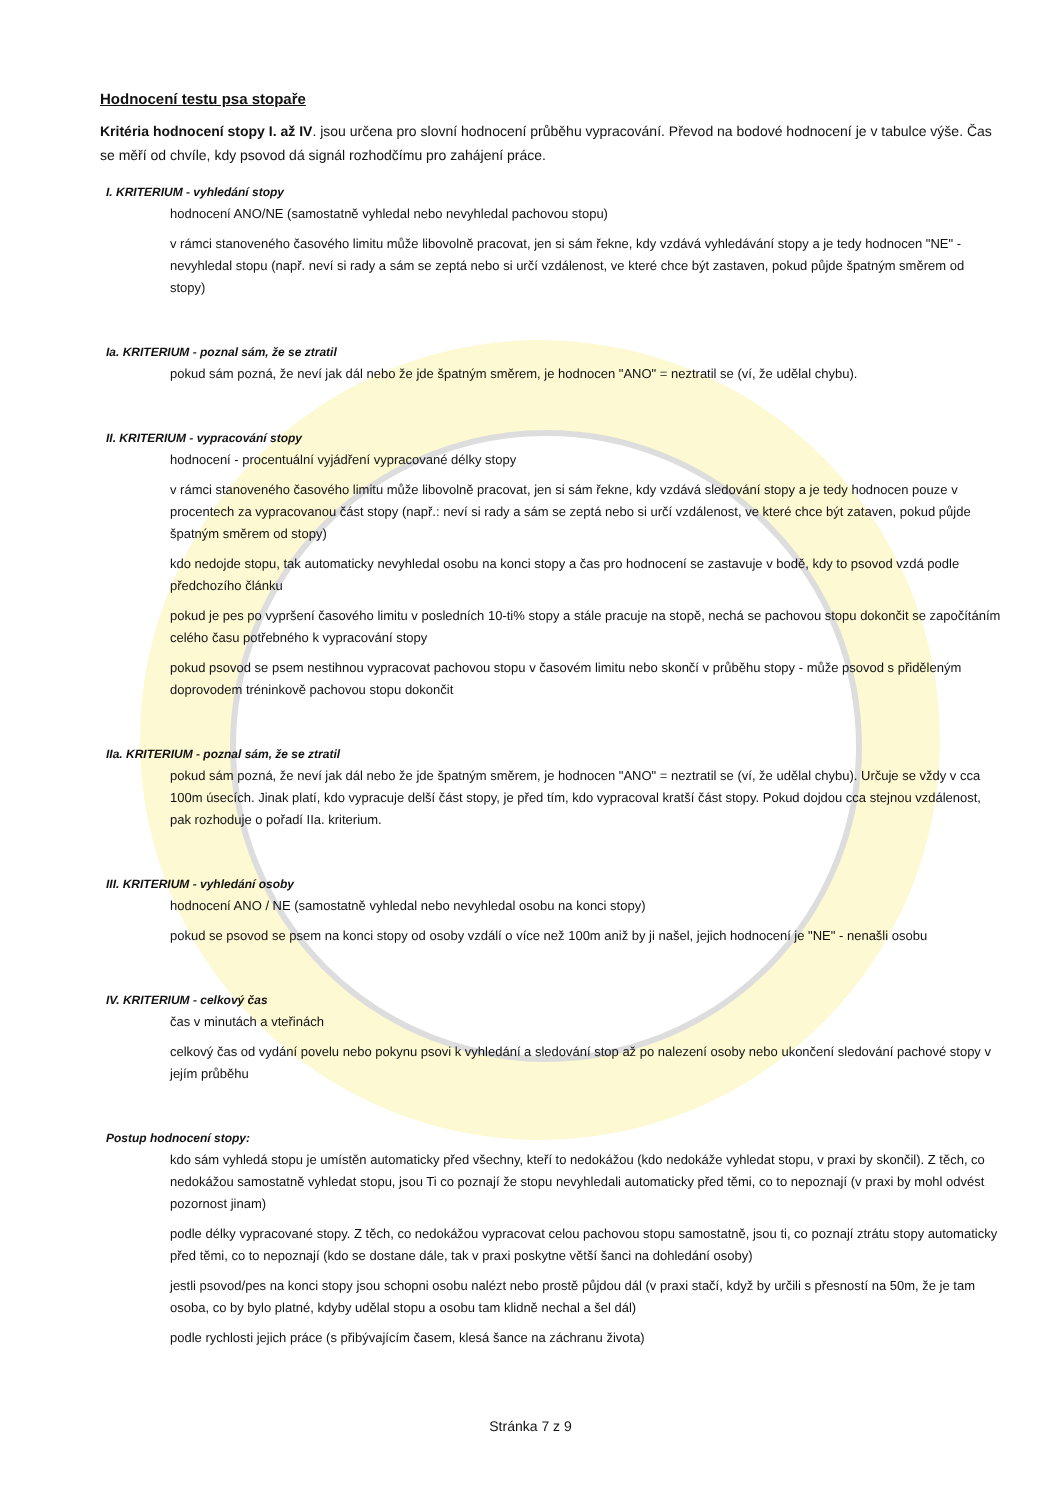Hodnocení testu psa stopaře
Kritéria hodnocení stopy I. až IV. jsou určena pro slovní hodnocení průběhu vypracování. Převod na bodové hodnocení je v tabulce výše. Čas se měří od chvíle, kdy psovod dá signál rozhodčímu pro zahájení práce.
I. KRITERIUM - vyhledání stopy
hodnocení ANO/NE (samostatně vyhledal nebo nevyhledal pachovou stopu)
v rámci stanoveného časového limitu může libovolně pracovat, jen si sám řekne, kdy vzdává vyhledávání stopy a je tedy hodnocen "NE" - nevyhledal stopu (např. neví si rady a sám se zeptá nebo si určí vzdálenost, ve které chce být zastaven, pokud půjde špatným směrem od stopy)
Ia. KRITERIUM - poznal sám, že se ztratil
pokud sám pozná, že neví jak dál nebo že jde špatným směrem, je hodnocen "ANO" = neztratil se (ví, že udělal chybu).
II. KRITERIUM - vypracování stopy
hodnocení - procentuální vyjádření vypracované délky stopy
v rámci stanoveného časového limitu může libovolně pracovat, jen si sám řekne, kdy vzdává sledování stopy a je tedy hodnocen pouze v procentech za vypracovanou část stopy (např.: neví si rady a sám se zeptá nebo si určí vzdálenost, ve které chce být zataven, pokud půjde špatným směrem od stopy)
kdo nedojde stopu, tak automaticky nevyhledal osobu na konci stopy a čas pro hodnocení se zastavuje v bodě, kdy to psovod vzdá podle předchozího článku
pokud je pes po vypršení časového limitu v posledních 10-ti% stopy a stále pracuje na stopě, nechá se pachovou stopu dokončit se započítáním celého času potřebného k vypracování stopy
pokud psovod se psem nestihnou vypracovat pachovou stopu v časovém limitu nebo skončí v průběhu stopy - může psovod s přiděleným doprovodem tréninkově pachovou stopu dokončit
IIa. KRITERIUM - poznal sám, že se ztratil
pokud sám pozná, že neví jak dál nebo že jde špatným směrem, je hodnocen "ANO" = neztratil se (ví, že udělal chybu). Určuje se vždy v cca 100m úsecích. Jinak platí, kdo vypracuje delší část stopy, je před tím, kdo vypracoval kratší část stopy. Pokud dojdou cca stejnou vzdálenost, pak rozhoduje o pořadí IIa. kriterium.
III. KRITERIUM - vyhledání osoby
hodnocení ANO / NE (samostatně vyhledal nebo nevyhledal osobu na konci stopy)
pokud se psovod se psem na konci stopy od osoby vzdálí o více než 100m aniž by ji našel, jejich hodnocení je "NE" - nenašli osobu
IV. KRITERIUM - celkový čas
čas v minutách a vteřinách
celkový čas od vydání povelu nebo pokynu psovi k vyhledání a sledování stop až po nalezení osoby nebo ukončení sledování pachové stopy v jejím průběhu
Postup hodnocení stopy:
kdo sám vyhledá stopu je umístěn automaticky před všechny, kteří to nedokážou (kdo nedokáže vyhledat stopu, v praxi by skončil). Z těch, co nedokážou samostatně vyhledat stopu, jsou Ti co poznají že stopu nevyhledali automaticky před těmi, co to nepoznají (v praxi by mohl odvést pozornost jinam)
podle délky vypracované stopy. Z těch, co nedokážou vypracovat celou pachovou stopu samostatně, jsou ti, co poznají ztrátu stopy automaticky před těmi, co to nepoznají (kdo se dostane dále, tak v praxi poskytne větší šanci na dohledání osoby)
jestli psovod/pes na konci stopy jsou schopni osobu nalézt nebo prostě půjdou dál (v praxi stačí, když by určili s přesností na 50m, že je tam osoba, co by bylo platné, kdyby udělal stopu a osobu tam klidně nechal a šel dál)
podle rychlosti jejich práce (s přibývajícím časem, klesá šance na záchranu života)
Stránka 7 z 9